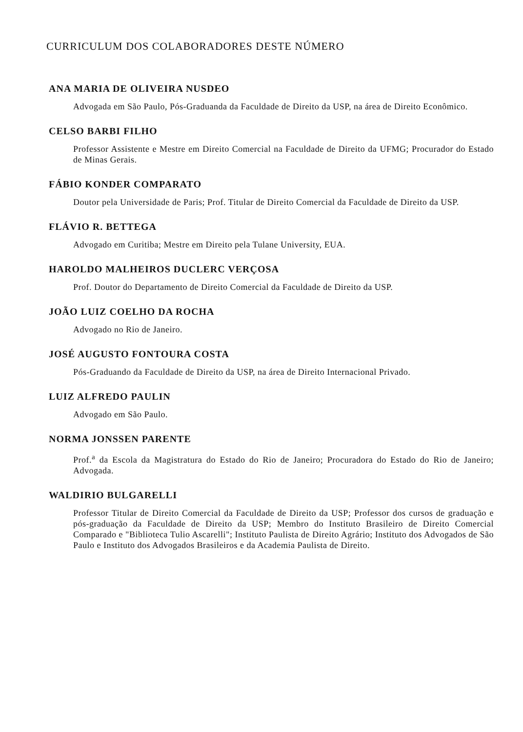CURRICULUM DOS COLABORADORES DESTE NÚMERO
ANA MARIA DE OLIVEIRA NUSDEO
Advogada em São Paulo, Pós-Graduanda da Faculdade de Direito da USP, na área de Direito Econômico.
CELSO BARBI FILHO
Professor Assistente e Mestre em Direito Comercial na Faculdade de Direito da UFMG; Procurador do Estado de Minas Gerais.
FÁBIO KONDER COMPARATO
Doutor pela Universidade de Paris; Prof. Titular de Direito Comercial da Faculdade de Direito da USP.
FLÁVIO R. BETTEGA
Advogado em Curitiba; Mestre em Direito pela Tulane University, EUA.
HAROLDO MALHEIROS DUCLERC VERÇOSA
Prof. Doutor do Departamento de Direito Comercial da Faculdade de Direito da USP.
JOÃO LUIZ COELHO DA ROCHA
Advogado no Rio de Janeiro.
JOSÉ AUGUSTO FONTOURA COSTA
Pós-Graduando da Faculdade de Direito da USP, na área de Direito Internacional Privado.
LUIZ ALFREDO PAULIN
Advogado em São Paulo.
NORMA JONSSEN PARENTE
Prof.<sup>a</sup> da Escola da Magistratura do Estado do Rio de Janeiro; Procuradora do Estado do Rio de Janeiro; Advogada.
WALDIRIO BULGARELLI
Professor Titular de Direito Comercial da Faculdade de Direito da USP; Professor dos cursos de graduação e pós-graduação da Faculdade de Direito da USP; Membro do Instituto Brasileiro de Direito Comercial Comparado e "Biblioteca Tulio Ascarelli"; Instituto Paulista de Direito Agrário; Instituto dos Advogados de São Paulo e Instituto dos Advogados Brasileiros e da Academia Paulista de Direito.